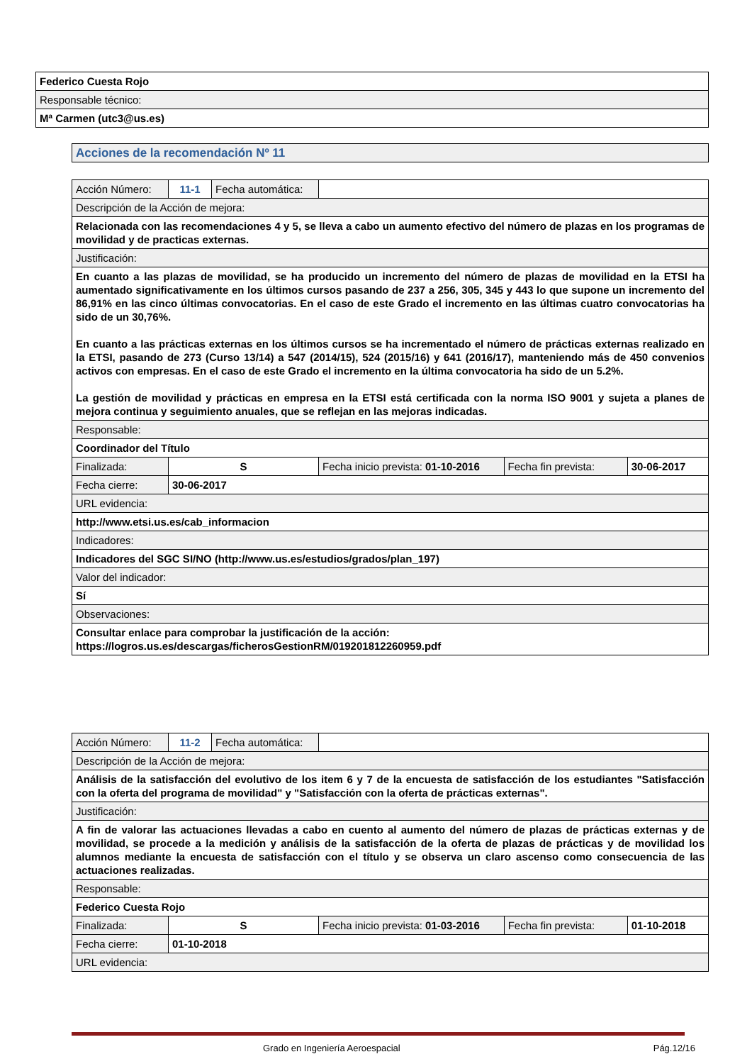| Federico Cuesta Rojo |
| Responsable técnico: |
| Mª Carmen (utc3@us.es) |
| Acciones de la recomendación Nº 11 |
| Acción Número: | 11-1 | Fecha automática: | | | |
| Descripción de la Acción de mejora: | | | | | |
| Relacionada con las recomendaciones 4 y 5, se lleva a cabo un aumento efectivo del número de plazas en los programas de movilidad y de practicas externas. | | | | | |
| Justificación: | | | | | |
| En cuanto a las plazas de movilidad, se ha producido un incremento del número de plazas de movilidad en la ETSI ha aumentado significativamente en los últimos cursos pasando de 237 a 256, 305, 345 y 443 lo que supone un incremento del 86,91% en las cinco últimas convocatorias. En el caso de este Grado el incremento en las últimas cuatro convocatorias ha sido de un 30,76%. En cuanto a las prácticas externas en los últimos cursos se ha incrementado el número de prácticas externas realizado en la ETSI, pasando de 273 (Curso 13/14) a 547 (2014/15), 524 (2015/16) y 641 (2016/17), manteniendo más de 450 convenios activos con empresas. En el caso de este Grado el incremento en la última convocatoria ha sido de un 5.2%. La gestión de movilidad y prácticas en empresa en la ETSI está certificada con la norma ISO 9001 y sujeta a planes de mejora continua y seguimiento anuales, que se reflejan en las mejoras indicadas. | | | | | |
| Responsable: | | | | | |
| Coordinador del Título | | | | | |
| Finalizada: | S | | Fecha inicio prevista: 01-10-2016 | Fecha fin prevista: | 30-06-2017 |
| Fecha cierre: | 30-06-2017 | | | | |
| URL evidencia: | | | | | |
| http://www.etsi.us.es/cab_informacion | | | | | |
| Indicadores: | | | | | |
| Indicadores del SGC SI/NO (http://www.us.es/estudios/grados/plan_197) | | | | | |
| Valor del indicador: | | | | | |
| Sí | | | | | |
| Observaciones: | | | | | |
| Consultar enlace para comprobar la justificación de la acción: https://logros.us.es/descargas/ficherosGestionRM/019201812260959.pdf | | | | | |
| Acción Número: | 11-2 | Fecha automática: | | | |
| Descripción de la Acción de mejora: | | | | | |
| Análisis de la satisfacción del evolutivo de los item 6 y 7 de la encuesta de satisfacción de los estudiantes "Satisfacción con la oferta del programa de movilidad" y "Satisfacción con la oferta de prácticas externas". | | | | | |
| Justificación: | | | | | |
| A fin de valorar las actuaciones llevadas a cabo en cuento al aumento del número de plazas de prácticas externas y de movilidad, se procede a la medición y análisis de la satisfacción de la oferta de plazas de prácticas y de movilidad los alumnos mediante la encuesta de satisfacción con el título y se observa un claro ascenso como consecuencia de las actuaciones realizadas. | | | | | |
| Responsable: | | | | | |
| Federico Cuesta Rojo | | | | | |
| Finalizada: | S | | Fecha inicio prevista: 01-03-2016 | Fecha fin prevista: | 01-10-2018 |
| Fecha cierre: | 01-10-2018 | | | | |
| URL evidencia: | | | | | |
Grado en Ingeniería Aeroespacial Pág.12/16